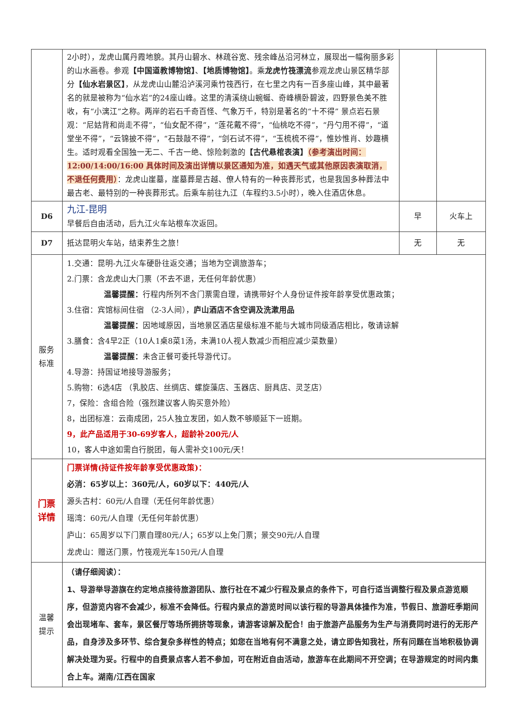| | 2小时），龙虎山属丹霞地貌。其丹山碧水、林疏谷宽、残余峰丛沿河林立，展现出一幅徇丽多彩的山水画卷。参观 【中国道教博物馆】 、 【地质博物馆】 。乘 龙虎竹筏漂流 参观龙虎山景区精华部分 【仙水岩景区】 ，从龙虎山山麓沿泸溪河乘竹筏西行，在七里之内有一百多座山峰，其中最著名的就是被称为“仙水岩”的24座山峰。这里的清溪绕山蜿蜒、奇峰横卧碧波，四野景色美不胜收，有“小漓江”之称。两岸的岩石千奇百怪、气象万千，特别是著名的“十不得” 景点岩石景观：“尼姑背和尚走不得”，“仙女配不得”，“莲花戴不得”，“仙桃吃不得”，“丹勺用不得”，“道堂坐不得”，“云锦披不得”，“石鼓敲不得”，“剑石试不得”，“玉梳梳不得”，惟妙惟肖、妙趣横生。适时观看全国独一无二、千古一绝、惊险刺激的 【古代悬棺表演】 （参考演出时间：12:00/14:00/16:00 具体时间及演出详情以景区通知为准，如遇天气或其他原因表演取消，不退任何费用） ：龙虎山崖墓，崖墓葬是古越、僚人特有的一种丧葬形式，也是我国多种葬法中最古老、最特别的一种丧葬形式。后乘车前往九江（车程约3.5小时），晚入住酒店休息。 | | |
| D6 | 九江-昆明 早餐后自由活动，后九江火车站根车次返回。 | 早 | 火车上 |
| D7 | 抵达昆明火车站，结束养生之旅！ | 无 | 无 |
| 服务 标准 | 1.交通：昆明-九江火车硬卧往返交通；当地为空调旅游车； 2.门票：含龙虎山大门票（不去不退，无任何年龄优惠） 温馨提醒： 行程内所列不含门票需自理，请携带好个人身份证件按年龄享受优惠政策； 3.住宿：宾馆标间住宿 （2-3人间）， 庐山酒店不含空调及洗漱用品 温馨提醒： 因地域原因，当地景区酒店星级标准不能与大城市同级酒店相比，敬请谅解 3.膳食：含4早2正（10人1桌8菜1汤，未满10人视人数减少而相应减少菜数量） 温馨提醒： 未含正餐可委托导游代订。 4.导游：持国证地接导游服务； 5.购物：6选4店 （乳胶店、丝绸店、螺旋藻店、玉器店、厨具店、灵芝店） 7，保险：含组合险（强烈建议客人购买意外险） 8，出团标准：云南成团，25人独立发团，如人数不够顺延下一班期。 9，此产品适用于30-69岁客人，超龄补200元/人 10，客人中途如需自行脱团，每人需补交100元/天！ | | |
| 门票 详情 | 门票详情(持证件按年龄享受优惠政策)： 必消：65岁以上：360元/人，60岁以下：440元/人 源头古村：60元/人自理（无任何年龄优惠） 瑶湾：60元/人自理（无任何年龄优惠） 庐山：65周岁以下门票自理80元/人；65岁以上免门票；景交90元/人自理 龙虎山：赠送门票，竹筏观光车150元/人自理 | | |
| 温馨 提示 | （请仔细阅读）： 1、导游举导游旗在约定地点接待旅游团队、旅行社在不减少行程及景点的条件下，可自行适当调整行程及景点游览顺序，但游览内容不会减少，标准不会降低。行程内景点的游览时间以该行程的导游具体操作为准，节假日、旅游旺季期间会出现堵车、套车，景区餐厅等场所拥挤等现象，请游客谅解及配合！由于旅游产品服务为生产与消费同时进行的无形产品，自身涉及多环节、综合复杂多样性的特点；如您在当地有何不满意之处，请立即告知我社，所有问题在当地积极协调解决处理为妥。行程中的自费景点客人若不参加，可在附近自由活动，旅游车在此期间不开空调；在导游规定的时间内集合上车。湖南/江西在国家 | | |